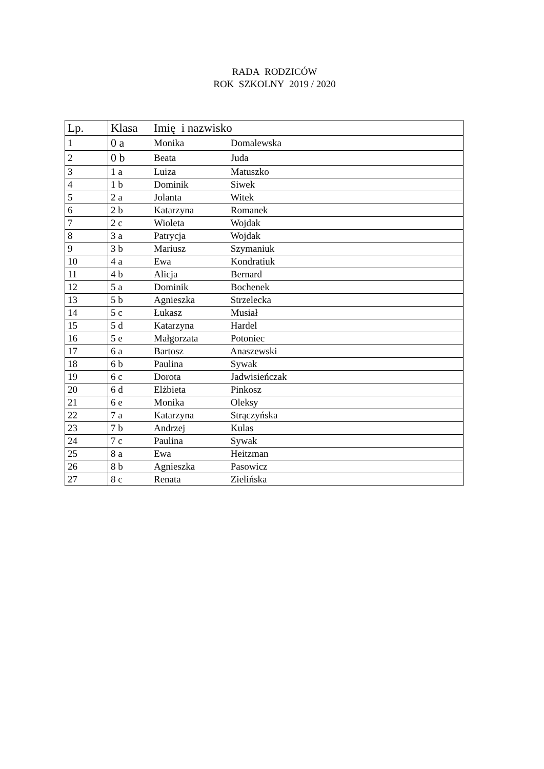RADA RODZICÓW
ROK SZKOLNY 2019 / 2020
| Lp. | Klasa | Imię i nazwisko |
| --- | --- | --- |
| 1 | 0 a | Monika Domalewska |
| 2 | 0 b | Beata Juda |
| 3 | 1 a | Luiza Matuszko |
| 4 | 1 b | Dominik Siwek |
| 5 | 2 a | Jolanta Witek |
| 6 | 2 b | Katarzyna Romanek |
| 7 | 2 c | Wioleta Wojdak |
| 8 | 3 a | Patrycja Wojdak |
| 9 | 3 b | Mariusz Szymaniuk |
| 10 | 4 a | Ewa Kondratiuk |
| 11 | 4 b | Alicja Bernard |
| 12 | 5 a | Dominik Bochenek |
| 13 | 5 b | Agnieszka Strzelecka |
| 14 | 5 c | Łukasz Musiał |
| 15 | 5 d | Katarzyna Hardel |
| 16 | 5 e | Małgorzata Potoniec |
| 17 | 6 a | Bartosz Anaszewski |
| 18 | 6 b | Paulina Sywak |
| 19 | 6 c | Dorota Jadwisieńczak |
| 20 | 6 d | Elżbieta Pinkosz |
| 21 | 6 e | Monika Oleksy |
| 22 | 7 a | Katarzyna Strączyńska |
| 23 | 7 b | Andrzej Kulas |
| 24 | 7 c | Paulina Sywak |
| 25 | 8 a | Ewa Heitzman |
| 26 | 8 b | Agnieszka Pasowicz |
| 27 | 8 c | Renata Zielińska |